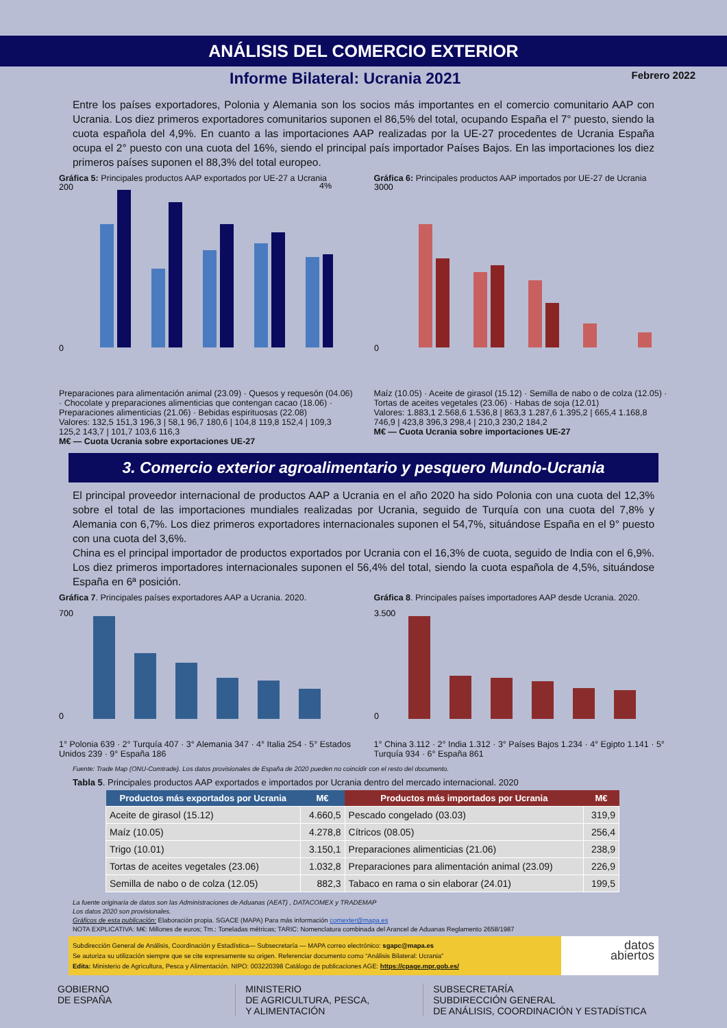ANÁLISIS DEL COMERCIO EXTERIOR
Informe Bilateral: Ucrania 2021
Febrero 2022
Entre los países exportadores, Polonia y Alemania son los socios más importantes en el comercio comunitario AAP con Ucrania. Los diez primeros exportadores comunitarios suponen el 86,5% del total, ocupando España el 7° puesto, siendo la cuota española del 4,9%. En cuanto a las importaciones AAP realizadas por la UE-27 procedentes de Ucrania España ocupa el 2° puesto con una cuota del 16%, siendo el principal país importador Países Bajos. En las importaciones los diez primeros países suponen el 88,3% del total europeo.
Gráfica 5: Principales productos AAP exportados por UE-27 a Ucrania
200
0
4%
Preparaciones para alimentación animal (23.09) · Quesos y requesón (04.06) · Chocolate y preparaciones alimenticias que contengan cacao (18.06) · Preparaciones alimenticias (21.06) · Bebidas espirituosas (22.08)
Valores: 132,5 151,3 196,3 | 58,1 96,7 180,6 | 104,8 119,8 152,4 | 109,3 125,2 143,7 | 101,7 103,6 116,3
M€ — Cuota Ucrania sobre exportaciones UE-27
Gráfica 6: Principales productos AAP importados por UE-27 de Ucrania
3000
0
Maíz (10.05) · Aceite de girasol (15.12) · Semilla de nabo o de colza (12.05) · Tortas de aceites vegetales (23.06) · Habas de soja (12.01)
Valores: 1.883,1 2.568,6 1.536,8 | 863,3 1.287,6 1.395,2 | 665,4 1.168,8 746,9 | 423,8 396,3 298,4 | 210,3 230,2 184,2
M€ — Cuota Ucrania sobre importaciones UE-27
3. Comercio exterior agroalimentario y pesquero Mundo-Ucrania
El principal proveedor internacional de productos AAP a Ucrania en el año 2020 ha sido Polonia con una cuota del 12,3% sobre el total de las importaciones mundiales realizadas por Ucrania, seguido de Turquía con una cuota del 7,8% y Alemania con 6,7%. Los diez primeros exportadores internacionales suponen el 54,7%, situándose España en el 9° puesto con una cuota del 3,6%.
China es el principal importador de productos exportados por Ucrania con el 16,3% de cuota, seguido de India con el 6,9%. Los diez primeros importadores internacionales suponen el 56,4% del total, siendo la cuota española de 4,5%, situándose España en 6ª posición.
Gráfica 7. Principales países exportadores AAP a Ucrania. 2020.
700
0
1° Polonia 639 · 2° Turquía 407 · 3° Alemania 347 · 4° Italia 254 · 5° Estados Unidos 239 · 9° España 186
Gráfica 8. Principales países importadores AAP desde Ucrania. 2020.
3.500
0
1° China 3.112 · 2° India 1.312 · 3° Países Bajos 1.234 · 4° Egipto 1.141 · 5° Turquía 934 · 6° España 861
Fuente: Trade Map (ONU-Comtrade). Los datos provisionales de España de 2020 pueden no coincidir con el resto del documento.
Tabla 5. Principales productos AAP exportados e importados por Ucrania dentro del mercado internacional. 2020
| Productos más exportados por Ucrania | M€ | Productos más importados por Ucrania | M€ |
| --- | --- | --- | --- |
| Aceite de girasol (15.12) | 4.660,5 | Pescado congelado (03.03) | 319,9 |
| Maíz (10.05) | 4.278,8 | Cítricos (08.05) | 256,4 |
| Trigo (10.01) | 3.150,1 | Preparaciones alimenticias (21.06) | 238,9 |
| Tortas de aceites vegetales (23.06) | 1.032,8 | Preparaciones para alimentación animal (23.09) | 226,9 |
| Semilla de nabo o de colza (12.05) | 882,3 | Tabaco en rama o sin elaborar (24.01) | 199,5 |
La fuente originaria de datos son las Administraciones de Aduanas (AEAT) , DATACOMEX y TRADEMAP
Los datos 2020 son provisionales.
Gráficos de esta publicación: Elaboración propia. SGACE (MAPA) Para más información comexter@mapa.es
NOTA EXPLICATIVA: M€: Millones de euros; Tm.: Toneladas métricas; TARIC: Nomenclatura combinada del Arancel de Aduanas Reglamento 2658/1987
Subdirección General de Análisis, Coordinación y Estadística— Subsecretaría — MAPA correo electrónico: sgapc@mapa.es
Se autoriza su utilización siempre que se cite expresamente su origen. Referenciar documento como “Análisis Bilateral: Ucrania”
Edita: Ministerio de Agricultura, Pesca y Alimentación. NIPO: 003220398 Catálogo de publicaciones AGE: https://cpage.mpr.gob.es/
datos
abiertos
GOBIERNO
DE ESPAÑA
MINISTERIO
DE AGRICULTURA, PESCA,
Y ALIMENTACIÓN
SUBSECRETARÍA
SUBDIRECCIÓN GENERAL
DE ANÁLISIS, COORDINACIÓN Y ESTADÍSTICA